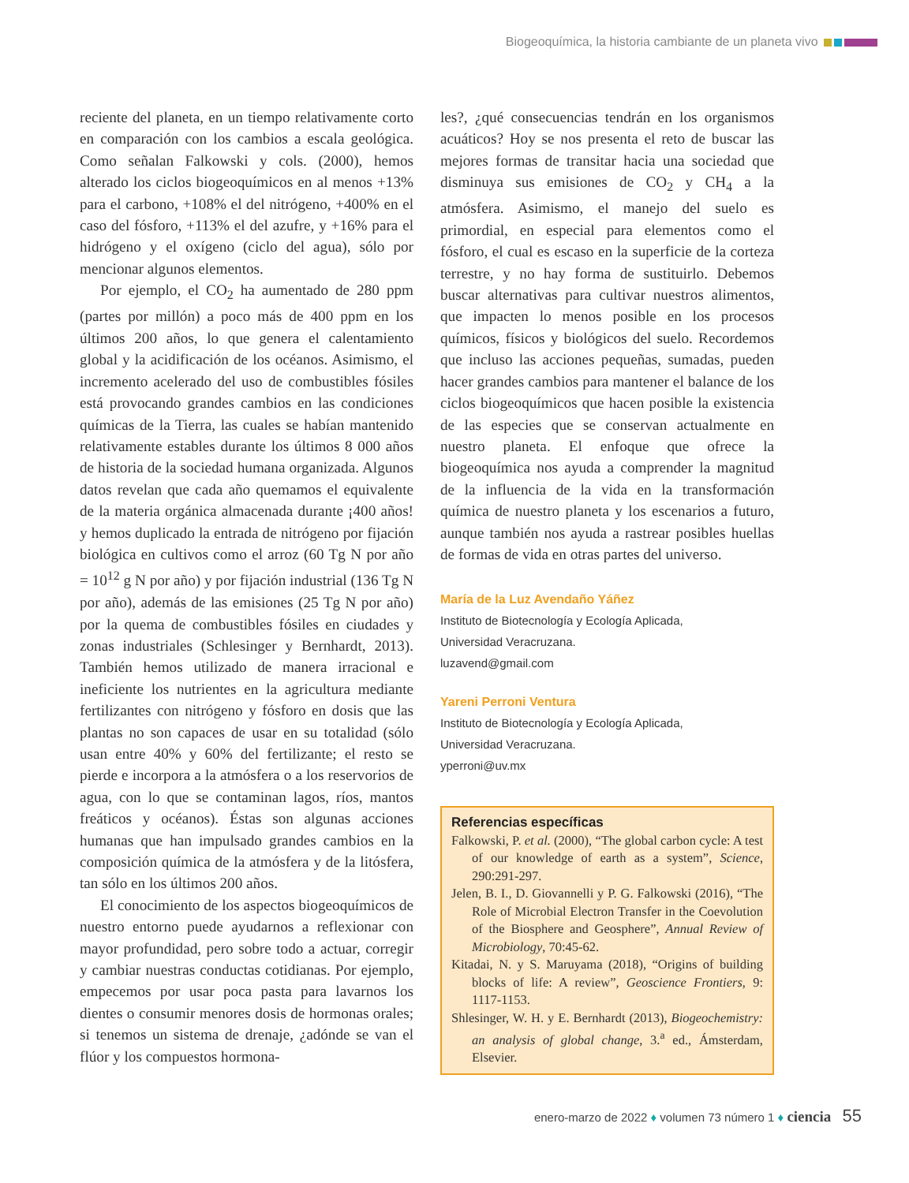Biogeoquímica, la historia cambiante de un planeta vivo
reciente del planeta, en un tiempo relativamente corto en comparación con los cambios a escala geológica. Como señalan Falkowski y cols. (2000), hemos alterado los ciclos biogeoquímicos en al menos +13% para el carbono, +108% el del nitrógeno, +400% en el caso del fósforo, +113% el del azufre, y +16% para el hidrógeno y el oxígeno (ciclo del agua), sólo por mencionar algunos elementos.
Por ejemplo, el CO<sub>2</sub> ha aumentado de 280 ppm (partes por millón) a poco más de 400 ppm en los últimos 200 años, lo que genera el calentamiento global y la acidificación de los océanos. Asimismo, el incremento acelerado del uso de combustibles fósiles está provocando grandes cambios en las condiciones químicas de la Tierra, las cuales se habían mantenido relativamente estables durante los últimos 8 000 años de historia de la sociedad humana organizada. Algunos datos revelan que cada año quemamos el equivalente de la materia orgánica almacenada durante ¡400 años! y hemos duplicado la entrada de nitrógeno por fijación biológica en cultivos como el arroz (60 Tg N por año = 10<sup>12</sup> g N por año) y por fijación industrial (136 Tg N por año), además de las emisiones (25 Tg N por año) por la quema de combustibles fósiles en ciudades y zonas industriales (Schlesinger y Bernhardt, 2013). También hemos utilizado de manera irracional e ineficiente los nutrientes en la agricultura mediante fertilizantes con nitrógeno y fósforo en dosis que las plantas no son capaces de usar en su totalidad (sólo usan entre 40% y 60% del fertilizante; el resto se pierde e incorpora a la atmósfera o a los reservorios de agua, con lo que se contaminan lagos, ríos, mantos freáticos y océanos). Éstas son algunas acciones humanas que han impulsado grandes cambios en la composición química de la atmósfera y de la litósfera, tan sólo en los últimos 200 años.
El conocimiento de los aspectos biogeoquímicos de nuestro entorno puede ayudarnos a reflexionar con mayor profundidad, pero sobre todo a actuar, corregir y cambiar nuestras conductas cotidianas. Por ejemplo, empecemos por usar poca pasta para lavarnos los dientes o consumir menores dosis de hormonas orales; si tenemos un sistema de drenaje, ¿adónde se van el flúor y los compuestos hormona-
les?, ¿qué consecuencias tendrán en los organismos acuáticos? Hoy se nos presenta el reto de buscar las mejores formas de transitar hacia una sociedad que disminuya sus emisiones de CO<sub>2</sub> y CH<sub>4</sub> a la atmósfera. Asimismo, el manejo del suelo es primordial, en especial para elementos como el fósforo, el cual es escaso en la superficie de la corteza terrestre, y no hay forma de sustituirlo. Debemos buscar alternativas para cultivar nuestros alimentos, que impacten lo menos posible en los procesos químicos, físicos y biológicos del suelo. Recordemos que incluso las acciones pequeñas, sumadas, pueden hacer grandes cambios para mantener el balance de los ciclos biogeoquímicos que hacen posible la existencia de las especies que se conservan actualmente en nuestro planeta. El enfoque que ofrece la biogeoquímica nos ayuda a comprender la magnitud de la influencia de la vida en la transformación química de nuestro planeta y los escenarios a futuro, aunque también nos ayuda a rastrear posibles huellas de formas de vida en otras partes del universo.
María de la Luz Avendaño Yáñez
Instituto de Biotecnología y Ecología Aplicada,
Universidad Veracruzana.
luzavend@gmail.com
Yareni Perroni Ventura
Instituto de Biotecnología y Ecología Aplicada,
Universidad Veracruzana.
yperroni@uv.mx
Referencias específicas
Falkowski, P. et al. (2000), “The global carbon cycle: A test of our knowledge of earth as a system”, Science, 290:291-297.
Jelen, B. I., D. Giovannelli y P. G. Falkowski (2016), “The Role of Microbial Electron Transfer in the Coevolution of the Biosphere and Geosphere”, Annual Review of Microbiology, 70:45-62.
Kitadai, N. y S. Maruyama (2018), “Origins of building blocks of life: A review”, Geoscience Frontiers, 9: 1117-1153.
Shlesinger, W. H. y E. Bernhardt (2013), Biogeochemistry: an analysis of global change, 3.<sup>a</sup> ed., Ámsterdam, Elsevier.
enero-marzo de 2022 ♦ volumen 73 número 1 ♦ ciencia 55